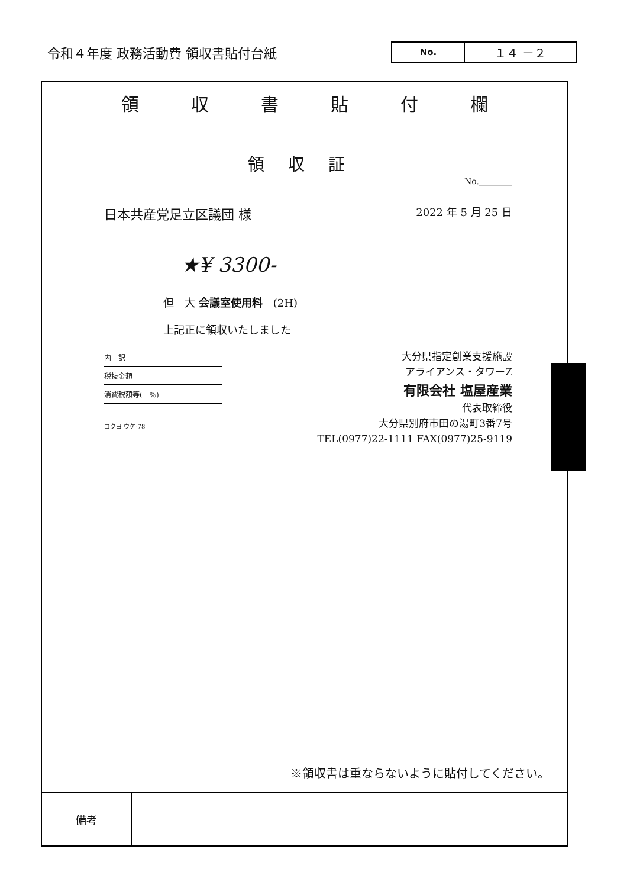令和４年度 政務活動費 領収書貼付台紙
No.
１４ －２
領収書貼付欄
領収証
No.________
日本共産党足立区議団 様 2022 年 5 月 25 日
★¥ 3300-
但　大 会議室使用料　(2H)
上記正に領収いたしました
内　訳
税抜金額
消費税額等(　%)
コクヨ ウケ-78
大分県指定創業支援施設
アライアンス・タワーZ
有限会社 塩屋産業
代表取締役
大分県別府市田の湯町3番7号
TEL(0977)22-1111 FAX(0977)25-9119
※領収書は重ならないように貼付してください。
| 備考 | |